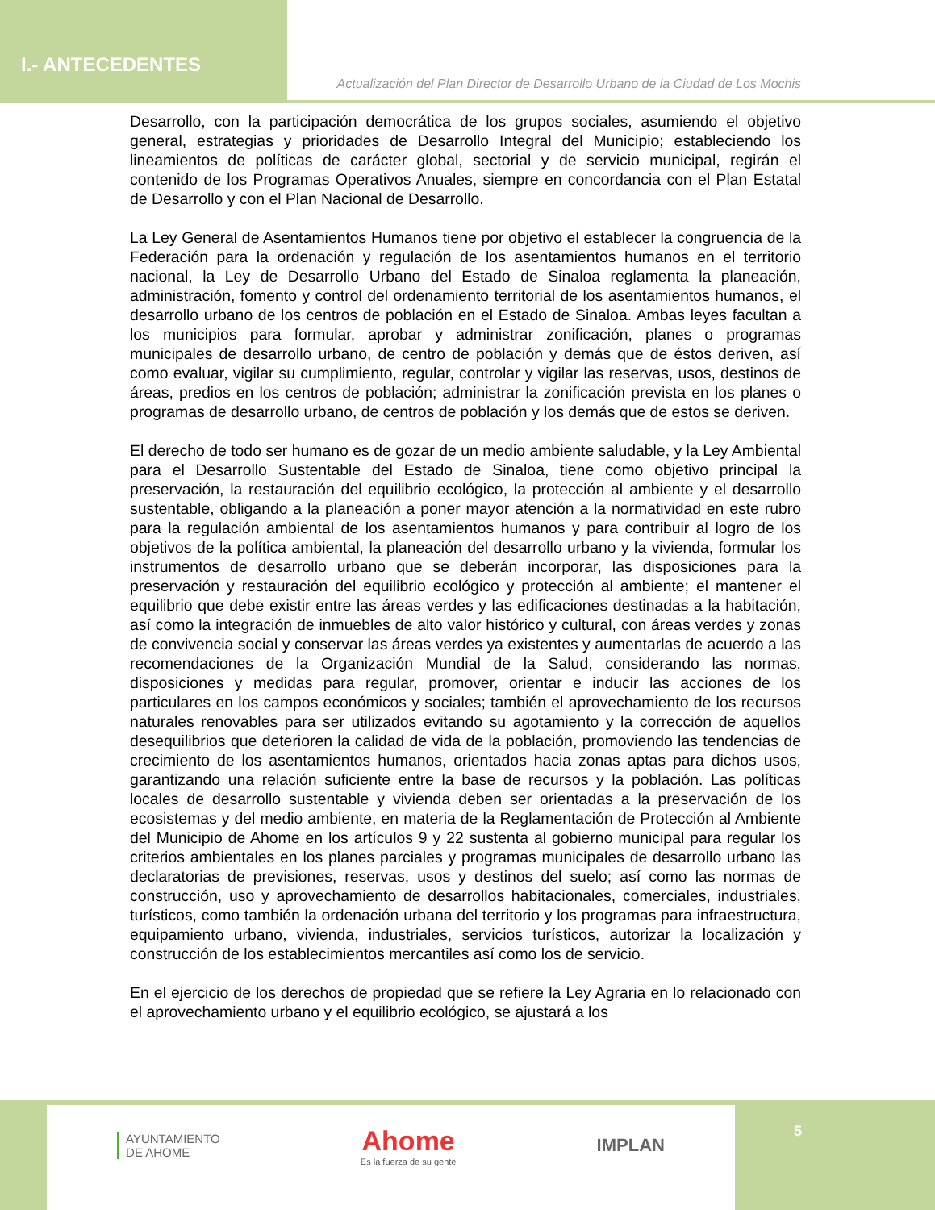I.- ANTECEDENTES
Actualización del Plan Director de Desarrollo Urbano de la Ciudad de Los Mochis
Desarrollo, con la participación democrática de los grupos sociales, asumiendo el objetivo general, estrategias y prioridades de Desarrollo Integral del Municipio; estableciendo los lineamientos de políticas de carácter global, sectorial y de servicio municipal, regirán el contenido de los Programas Operativos Anuales, siempre en concordancia con el Plan Estatal de Desarrollo y con el Plan Nacional de Desarrollo.
La Ley General de Asentamientos Humanos tiene por objetivo el establecer la congruencia de la Federación para la ordenación y regulación de los asentamientos humanos en el territorio nacional, la Ley de Desarrollo Urbano del Estado de Sinaloa reglamenta la planeación, administración, fomento y control del ordenamiento territorial de los asentamientos humanos, el desarrollo urbano de los centros de población en el Estado de Sinaloa. Ambas leyes facultan a los municipios para formular, aprobar y administrar zonificación, planes o programas municipales de desarrollo urbano, de centro de población y demás que de éstos deriven, así como evaluar, vigilar su cumplimiento, regular, controlar y vigilar las reservas, usos, destinos de áreas, predios en los centros de población; administrar la zonificación prevista en los planes o programas de desarrollo urbano, de centros de población y los demás que de estos se deriven.
El derecho de todo ser humano es de gozar de un medio ambiente saludable, y la Ley Ambiental para el Desarrollo Sustentable del Estado de Sinaloa, tiene como objetivo principal la preservación, la restauración del equilibrio ecológico, la protección al ambiente y el desarrollo sustentable, obligando a la planeación a poner mayor atención a la normatividad en este rubro para la regulación ambiental de los asentamientos humanos y para contribuir al logro de los objetivos de la política ambiental, la planeación del desarrollo urbano y la vivienda, formular los instrumentos de desarrollo urbano que se deberán incorporar, las disposiciones para la preservación y restauración del equilibrio ecológico y protección al ambiente; el mantener el equilibrio que debe existir entre las áreas verdes y las edificaciones destinadas a la habitación, así como la integración de inmuebles de alto valor histórico y cultural, con áreas verdes y zonas de convivencia social y conservar las áreas verdes ya existentes y aumentarlas de acuerdo a las recomendaciones de la Organización Mundial de la Salud, considerando las normas, disposiciones y medidas para regular, promover, orientar e inducir las acciones de los particulares en los campos económicos y sociales; también el aprovechamiento de los recursos naturales renovables para ser utilizados evitando su agotamiento y la corrección de aquellos desequilibrios que deterioren la calidad de vida de la población, promoviendo las tendencias de crecimiento de los asentamientos humanos, orientados hacia zonas aptas para dichos usos, garantizando una relación suficiente entre la base de recursos y la población. Las políticas locales de desarrollo sustentable y vivienda deben ser orientadas a la preservación de los ecosistemas y del medio ambiente, en materia de la Reglamentación de Protección al Ambiente del Municipio de Ahome en los artículos 9 y 22 sustenta al gobierno municipal para regular los criterios ambientales en los planes parciales y programas municipales de desarrollo urbano las declaratorias de previsiones, reservas, usos y destinos del suelo; así como las normas de construcción, uso y aprovechamiento de desarrollos habitacionales, comerciales, industriales, turísticos, como también la ordenación urbana del territorio y los programas para infraestructura, equipamiento urbano, vivienda, industriales, servicios turísticos, autorizar la localización y construcción de los establecimientos mercantiles así como los de servicio.
En el ejercicio de los derechos de propiedad que se refiere la Ley Agraria en lo relacionado con el aprovechamiento urbano y el equilibrio ecológico, se ajustará a los
AYUNTAMIENTO
DE AHOME
Ahome
Es la fuerza de su gente
IMPLAN
5